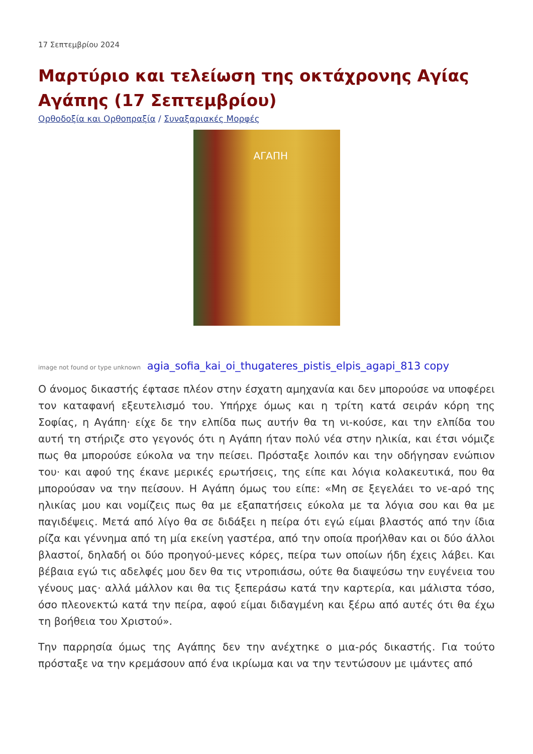17 Σεπτεμβρίου 2024
Μαρτύριο και τελείωση της οκτάχρονης Αγίας Αγάπης (17 Σεπτεμβρίου)
Ορθοδοξία και Ορθοπραξία / Συναξαριακές Μορφές
ΑΓΑΠΗ
image not found or type unknown agia_sofia_kai_oi_thugateres_pistis_elpis_agapi_813 copy
Ο άνομος δικαστής έφτασε πλέον στην έσχατη αμηχανία και δεν μπορούσε να υποφέρει τον καταφανή εξευτελισμό του. Υπήρχε όμως και η τρίτη κατά σειράν κόρη της Σοφίας, η Αγάπη· είχε δε την ελπίδα πως αυτήν θα τη νι-κούσε, και την ελπίδα του αυτή τη στήριζε στο γεγονός ότι η Αγάπη ήταν πολύ νέα στην ηλικία, και έτσι νόμιζε πως θα μπορούσε εύκολα να την πείσει. Πρόσταξε λοιπόν και την οδήγησαν ενώπιον του· και αφού της έκανε μερικές ερωτήσεις, της είπε και λόγια κολακευτικά, που θα μπορούσαν να την πείσουν. Η Αγάπη όμως του είπε: «Μη σε ξεγελάει το νε-αρό της ηλικίας μου και νομίζεις πως θα με εξαπατήσεις εύκολα με τα λόγια σου και θα με παγιδέψεις. Μετά από λίγο θα σε διδάξει η πείρα ότι εγώ είμαι βλαστός από την ίδια ρίζα και γέννημα από τη μία εκείνη γαστέρα, από την οποία προήλθαν και οι δύο άλλοι βλαστοί, δηλαδή οι δύο προηγού-μενες κόρες, πείρα των οποίων ήδη έχεις λάβει. Και βέβαια εγώ τις αδελφές μου δεν θα τις ντροπιάσω, ούτε θα διαψεύσω την ευγένεια του γένους μας· αλλά μάλλον και θα τις ξεπεράσω κατά την καρτερία, και μάλιστα τόσο, όσο πλεονεκτώ κατά την πείρα, αφού είμαι διδαγμένη και ξέρω από αυτές ότι θα έχω τη βοήθεια του Χριστού».
Την παρρησία όμως της Αγάπης δεν την ανέχτηκε ο μια-ρός δικαστής. Για τούτο πρόσταξε να την κρεμάσουν από ένα ικρίωμα και να την τεντώσουν με ιμάντες από